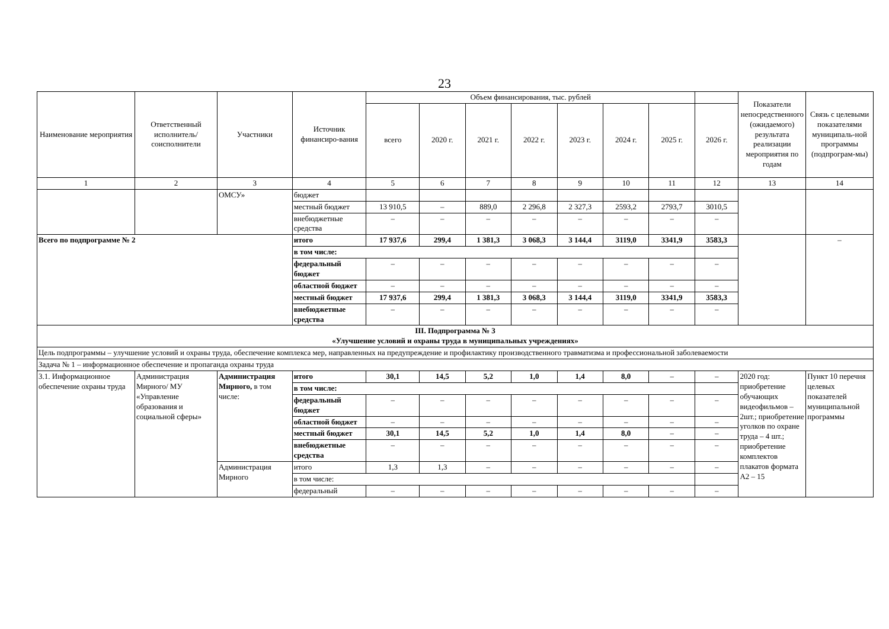23
| Наименование мероприятия | Ответственный исполнитель/ соисполнители | Участники | Источник финансиро-вания | Объем финансирования, тыс. рублей | | | | | | | | Показатели непосредственного (ожидаемого) результата реализации мероприятия по годам | Связь с целевыми показателями муниципаль-ной программы (подпрограм-мы) |
| --- | --- | --- | --- | --- | --- | --- | --- | --- | --- | --- | --- | --- | --- |
| | | | | всего | 2020 г. | 2021 г. | 2022 г. | 2023 г. | 2024 г. | 2025 г. | 2026 г. | | |
| 1 | 2 | 3 | 4 | 5 | 6 | 7 | 8 | 9 | 10 | 11 | 12 | 13 | 14 |
| | | ОМСУ» | бюджет | | | | | | | | | | |
| | | | местный бюджет | 13 910,5 | – | 889,0 | 2 296,8 | 2 327,3 | 2593,2 | 2793,7 | 3010,5 | | |
| | | | внебюджетные средства | – | – | – | – | – | – | – | – | | |
| Всего по подпрограмме № 2 | | | итого | 17 937,6 | 299,4 | 1 381,3 | 3 068,3 | 3 144,4 | 3119,0 | 3341,9 | 3583,3 | | – |
| | | | в том числе: | | | | | | | | | | |
| | | | федеральный бюджет | – | – | – | – | – | – | – | – | | |
| | | | областной бюджет | – | – | – | – | – | – | – | – | | |
| | | | местный бюджет | 17 937,6 | 299,4 | 1 381,3 | 3 068,3 | 3 144,4 | 3119,0 | 3341,9 | 3583,3 | | |
| | | | внебюджетные средства | – | – | – | – | – | – | – | – | | |
| III. Подпрограмма № 3 «Улучшение условий и охраны труда в муниципальных учреждениях» | | | | | | | | | | | | | |
| Цель подпрограммы – улучшение условий и охраны труда, обеспечение комплекса мер, направленных на предупреждение и профилактику производственного травматизма и профессиональной заболеваемости | | | | | | | | | | | | | |
| Задача № 1 – информационное обеспечение и пропаганда охраны труда | | | | | | | | | | | | | |
| 3.1. Информационное обеспечение охраны труда | Администрация Мирного/ МУ «Управление образования и социальной сферы» | Администрация Мирного, в том числе: | итого | 30,1 | 14,5 | 5,2 | 1,0 | 1,4 | 8,0 | – | – | 2020 год: приобретение обучающих видеофильмов – 2шт.; приобретение уголков по охране труда – 4 шт.; приобретение комплектов плакатов формата А2 – 15 | Пункт 10 перечня целевых показателей муниципальной программы |
| | | | в том числе: | | | | | | | | | | |
| | | | федеральный бюджет | – | – | – | – | – | – | – | – | | |
| | | | областной бюджет | – | – | – | – | – | – | – | – | | |
| | | | местный бюджет | 30,1 | 14,5 | 5,2 | 1,0 | 1,4 | 8,0 | – | – | | |
| | | | внебюджетные средства | – | – | – | – | – | – | – | – | | |
| | | Администрация Мирного | итого | 1,3 | 1,3 | – | – | – | – | – | – | | |
| | | | в том числе: | | | | | | | | | | |
| | | | федеральный | – | – | – | – | – | – | – | – | | |